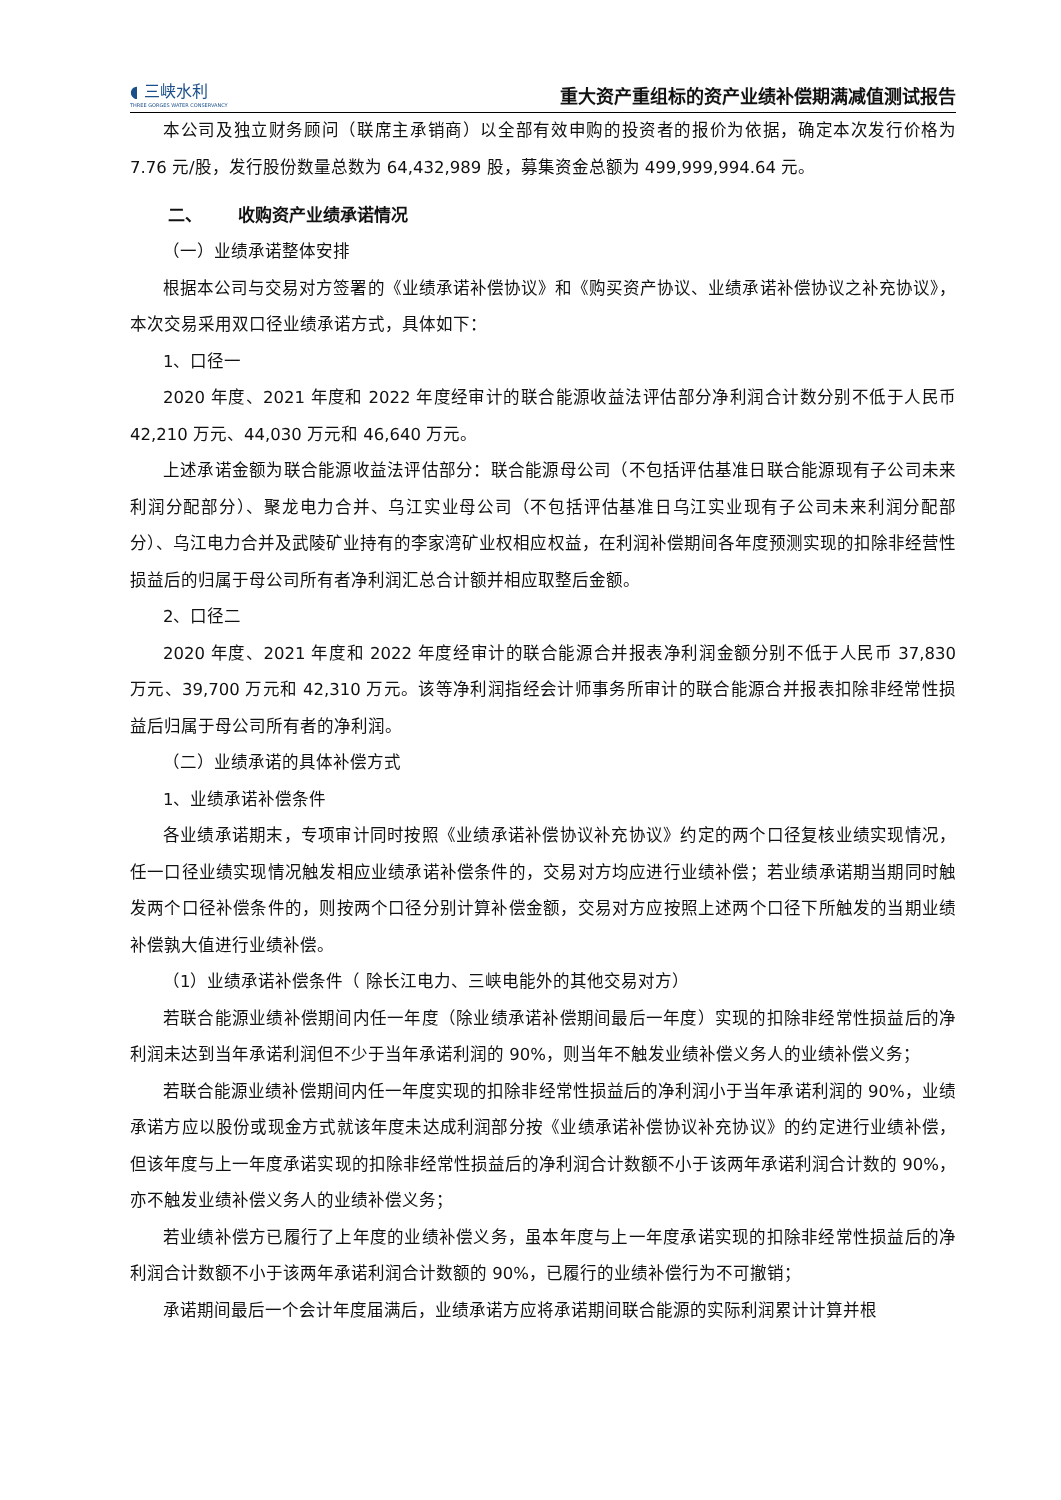◖ 三峡水利
THREE GORGES WATER CONSERVANCY
重大资产重组标的资产业绩补偿期满减值测试报告
本公司及独立财务顾问（联席主承销商）以全部有效申购的投资者的报价为依据，确定本次发行价格为 7.76 元/股，发行股份数量总数为 64,432,989 股，募集资金总额为 499,999,994.64 元。
二、 收购资产业绩承诺情况
（一）业绩承诺整体安排
根据本公司与交易对方签署的《业绩承诺补偿协议》和《购买资产协议、业绩承诺补偿协议之补充协议》，本次交易采用双口径业绩承诺方式，具体如下：
1、口径一
2020 年度、2021 年度和 2022 年度经审计的联合能源收益法评估部分净利润合计数分别不低于人民币 42,210 万元、44,030 万元和 46,640 万元。
上述承诺金额为联合能源收益法评估部分：联合能源母公司（不包括评估基准日联合能源现有子公司未来利润分配部分）、聚龙电力合并、乌江实业母公司（不包括评估基准日乌江实业现有子公司未来利润分配部分）、乌江电力合并及武陵矿业持有的李家湾矿业权相应权益，在利润补偿期间各年度预测实现的扣除非经营性损益后的归属于母公司所有者净利润汇总合计额并相应取整后金额。
2、口径二
2020 年度、2021 年度和 2022 年度经审计的联合能源合并报表净利润金额分别不低于人民币 37,830 万元、39,700 万元和 42,310 万元。该等净利润指经会计师事务所审计的联合能源合并报表扣除非经常性损益后归属于母公司所有者的净利润。
（二）业绩承诺的具体补偿方式
1、业绩承诺补偿条件
各业绩承诺期末，专项审计同时按照《业绩承诺补偿协议补充协议》约定的两个口径复核业绩实现情况，任一口径业绩实现情况触发相应业绩承诺补偿条件的，交易对方均应进行业绩补偿；若业绩承诺期当期同时触发两个口径补偿条件的，则按两个口径分别计算补偿金额，交易对方应按照上述两个口径下所触发的当期业绩补偿孰大值进行业绩补偿。
（1）业绩承诺补偿条件（ 除长江电力、三峡电能外的其他交易对方）
若联合能源业绩补偿期间内任一年度（除业绩承诺补偿期间最后一年度）实现的扣除非经常性损益后的净利润未达到当年承诺利润但不少于当年承诺利润的 90%，则当年不触发业绩补偿义务人的业绩补偿义务；
若联合能源业绩补偿期间内任一年度实现的扣除非经常性损益后的净利润小于当年承诺利润的 90%，业绩承诺方应以股份或现金方式就该年度未达成利润部分按《业绩承诺补偿协议补充协议》的约定进行业绩补偿，但该年度与上一年度承诺实现的扣除非经常性损益后的净利润合计数额不小于该两年承诺利润合计数的 90%，亦不触发业绩补偿义务人的业绩补偿义务；
若业绩补偿方已履行了上年度的业绩补偿义务，虽本年度与上一年度承诺实现的扣除非经常性损益后的净利润合计数额不小于该两年承诺利润合计数额的 90%，已履行的业绩补偿行为不可撤销；
承诺期间最后一个会计年度届满后，业绩承诺方应将承诺期间联合能源的实际利润累计计算并根